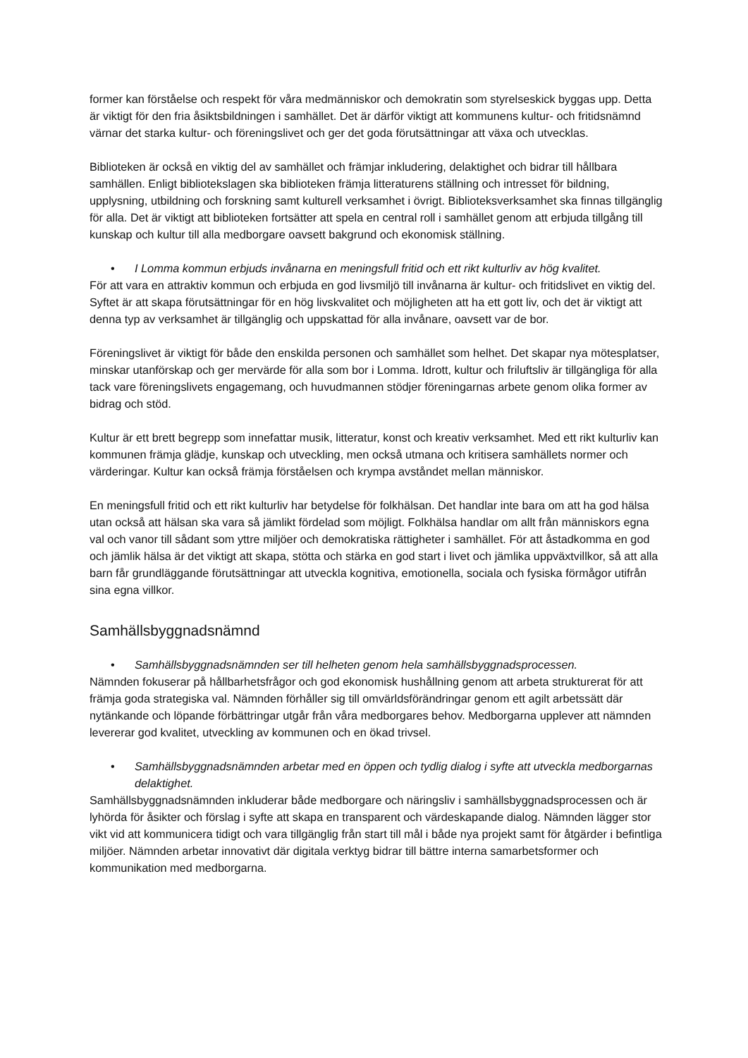former kan förståelse och respekt för våra medmänniskor och demokratin som styrelseskick byggas upp. Detta är viktigt för den fria åsiktsbildningen i samhället. Det är därför viktigt att kommunens kultur- och fritidsnämnd värnar det starka kultur- och föreningslivet och ger det goda förutsättningar att växa och utvecklas.
Biblioteken är också en viktig del av samhället och främjar inkludering, delaktighet och bidrar till hållbara samhällen. Enligt bibliotekslagen ska biblioteken främja litteraturens ställning och intresset för bildning, upplysning, utbildning och forskning samt kulturell verksamhet i övrigt. Biblioteksverksamhet ska finnas tillgänglig för alla. Det är viktigt att biblioteken fortsätter att spela en central roll i samhället genom att erbjuda tillgång till kunskap och kultur till alla medborgare oavsett bakgrund och ekonomisk ställning.
• I Lomma kommun erbjuds invånarna en meningsfull fritid och ett rikt kulturliv av hög kvalitet.
För att vara en attraktiv kommun och erbjuda en god livsmiljö till invånarna är kultur- och fritidslivet en viktig del. Syftet är att skapa förutsättningar för en hög livskvalitet och möjligheten att ha ett gott liv, och det är viktigt att denna typ av verksamhet är tillgänglig och uppskattad för alla invånare, oavsett var de bor.
Föreningslivet är viktigt för både den enskilda personen och samhället som helhet. Det skapar nya mötesplatser, minskar utanförskap och ger mervärde för alla som bor i Lomma. Idrott, kultur och friluftsliv är tillgängliga för alla tack vare föreningslivets engagemang, och huvudmannen stödjer föreningarnas arbete genom olika former av bidrag och stöd.
Kultur är ett brett begrepp som innefattar musik, litteratur, konst och kreativ verksamhet. Med ett rikt kulturliv kan kommunen främja glädje, kunskap och utveckling, men också utmana och kritisera samhällets normer och värderingar. Kultur kan också främja förståelsen och krympa avståndet mellan människor.
En meningsfull fritid och ett rikt kulturliv har betydelse för folkhälsan. Det handlar inte bara om att ha god hälsa utan också att hälsan ska vara så jämlikt fördelad som möjligt. Folkhälsa handlar om allt från människors egna val och vanor till sådant som yttre miljöer och demokratiska rättigheter i samhället. För att åstadkomma en god och jämlik hälsa är det viktigt att skapa, stötta och stärka en god start i livet och jämlika uppväxtvillkor, så att alla barn får grundläggande förutsättningar att utveckla kognitiva, emotionella, sociala och fysiska förmågor utifrån sina egna villkor.
Samhällsbyggnadsnämnd
• Samhällsbyggnadsnämnden ser till helheten genom hela samhällsbyggnadsprocessen.
Nämnden fokuserar på hållbarhetsfrågor och god ekonomisk hushållning genom att arbeta strukturerat för att främja goda strategiska val. Nämnden förhåller sig till omvärldsförändringar genom ett agilt arbetssätt där nytänkande och löpande förbättringar utgår från våra medborgares behov. Medborgarna upplever att nämnden levererar god kvalitet, utveckling av kommunen och en ökad trivsel.
• Samhällsbyggnadsnämnden arbetar med en öppen och tydlig dialog i syfte att utveckla medborgarnas delaktighet.
Samhällsbyggnadsnämnden inkluderar både medborgare och näringsliv i samhällsbyggnadsprocessen och är lyhörda för åsikter och förslag i syfte att skapa en transparent och värdeskapande dialog. Nämnden lägger stor vikt vid att kommunicera tidigt och vara tillgänglig från start till mål i både nya projekt samt för åtgärder i befintliga miljöer. Nämnden arbetar innovativt där digitala verktyg bidrar till bättre interna samarbetsformer och kommunikation med medborgarna.